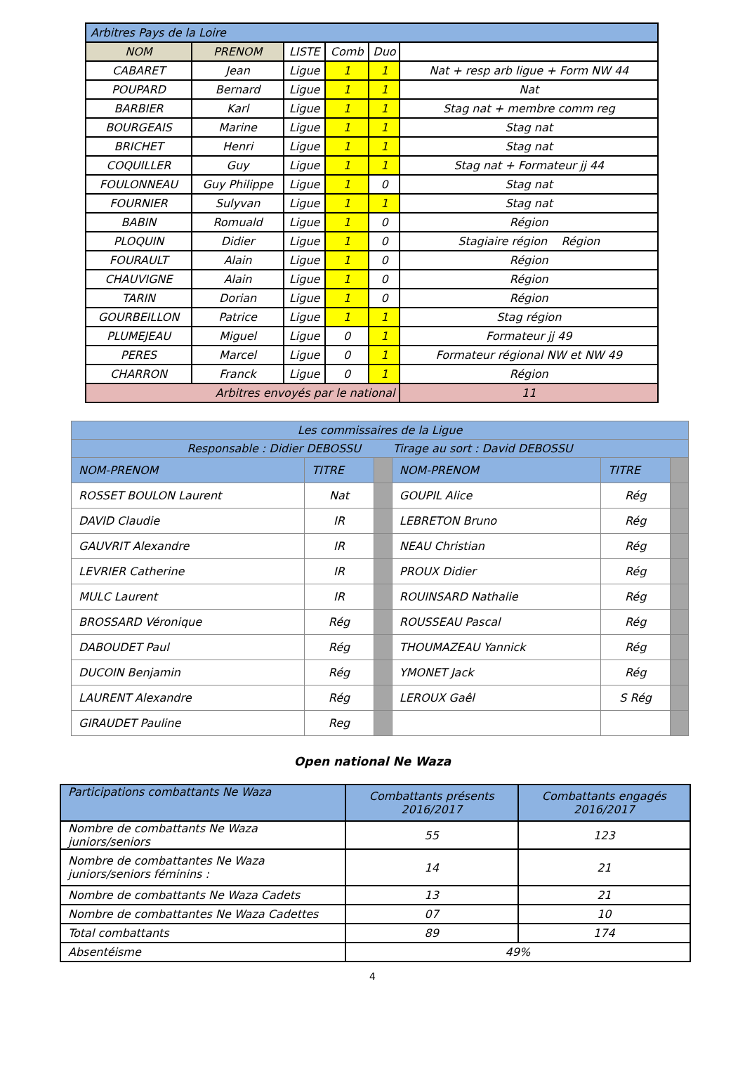| Arbitres Pays de la Loire | | | | | |
| NOM | PRENOM | LISTE | Comb | Duo | |
| CABARET | Jean | Ligue | 1 | 1 | Nat + resp arb ligue + Form NW 44 |
| POUPARD | Bernard | Ligue | 1 | 1 | Nat |
| BARBIER | Karl | Ligue | 1 | 1 | Stag nat + membre comm reg |
| BOURGEAIS | Marine | Ligue | 1 | 1 | Stag nat |
| BRICHET | Henri | Ligue | 1 | 1 | Stag nat |
| COQUILLER | Guy | Ligue | 1 | 1 | Stag nat + Formateur jj 44 |
| FOULONNEAU | Guy Philippe | Ligue | 1 | 0 | Stag nat |
| FOURNIER | Sulyvan | Ligue | 1 | 1 | Stag nat |
| BABIN | Romuald | Ligue | 1 | 0 | Région |
| PLOQUIN | Didier | Ligue | 1 | 0 | Stagiaire région Région |
| FOURAULT | Alain | Ligue | 1 | 0 | Région |
| CHAUVIGNE | Alain | Ligue | 1 | 0 | Région |
| TARIN | Dorian | Ligue | 1 | 0 | Région |
| GOURBEILLON | Patrice | Ligue | 1 | 1 | Stag région |
| PLUMEJEAU | Miguel | Ligue | 0 | 1 | Formateur jj 49 |
| PERES | Marcel | Ligue | 0 | 1 | Formateur régional NW et NW 49 |
| CHARRON | Franck | Ligue | 0 | 1 | Région |
| Arbitres envoyés par le national | | | | | 11 |
| Les commissaires de la Ligue | | | | | |
| Responsable : Didier DEBOSSU Tirage au sort : David DEBOSSU | | | | | |
| NOM-PRENOM | TITRE | | NOM-PRENOM | TITRE | |
| ROSSET BOULON Laurent | Nat | | GOUPIL Alice | Rég | |
| DAVID Claudie | IR | | LEBRETON Bruno | Rég | |
| GAUVRIT Alexandre | IR | | NEAU Christian | Rég | |
| LEVRIER Catherine | IR | | PROUX Didier | Rég | |
| MULC Laurent | IR | | ROUINSARD Nathalie | Rég | |
| BROSSARD Véronique | Rég | | ROUSSEAU Pascal | Rég | |
| DABOUDET Paul | Rég | | THOUMAZEAU Yannick | Rég | |
| DUCOIN Benjamin | Rég | | YMONET Jack | Rég | |
| LAURENT Alexandre | Rég | | LEROUX Gaêl | S Rég | |
| GIRAUDET Pauline | Reg | | | | |
Open national Ne Waza
| Participations combattants Ne Waza | Combattants présents 2016/2017 | Combattants engagés 2016/2017 |
| Nombre de combattants Ne Waza juniors/seniors | 55 | 123 |
| Nombre de combattantes Ne Waza juniors/seniors féminins : | 14 | 21 |
| Nombre de combattants Ne Waza Cadets | 13 | 21 |
| Nombre de combattantes Ne Waza Cadettes | 07 | 10 |
| Total combattants | 89 | 174 |
| Absentéisme | 49% | |
4